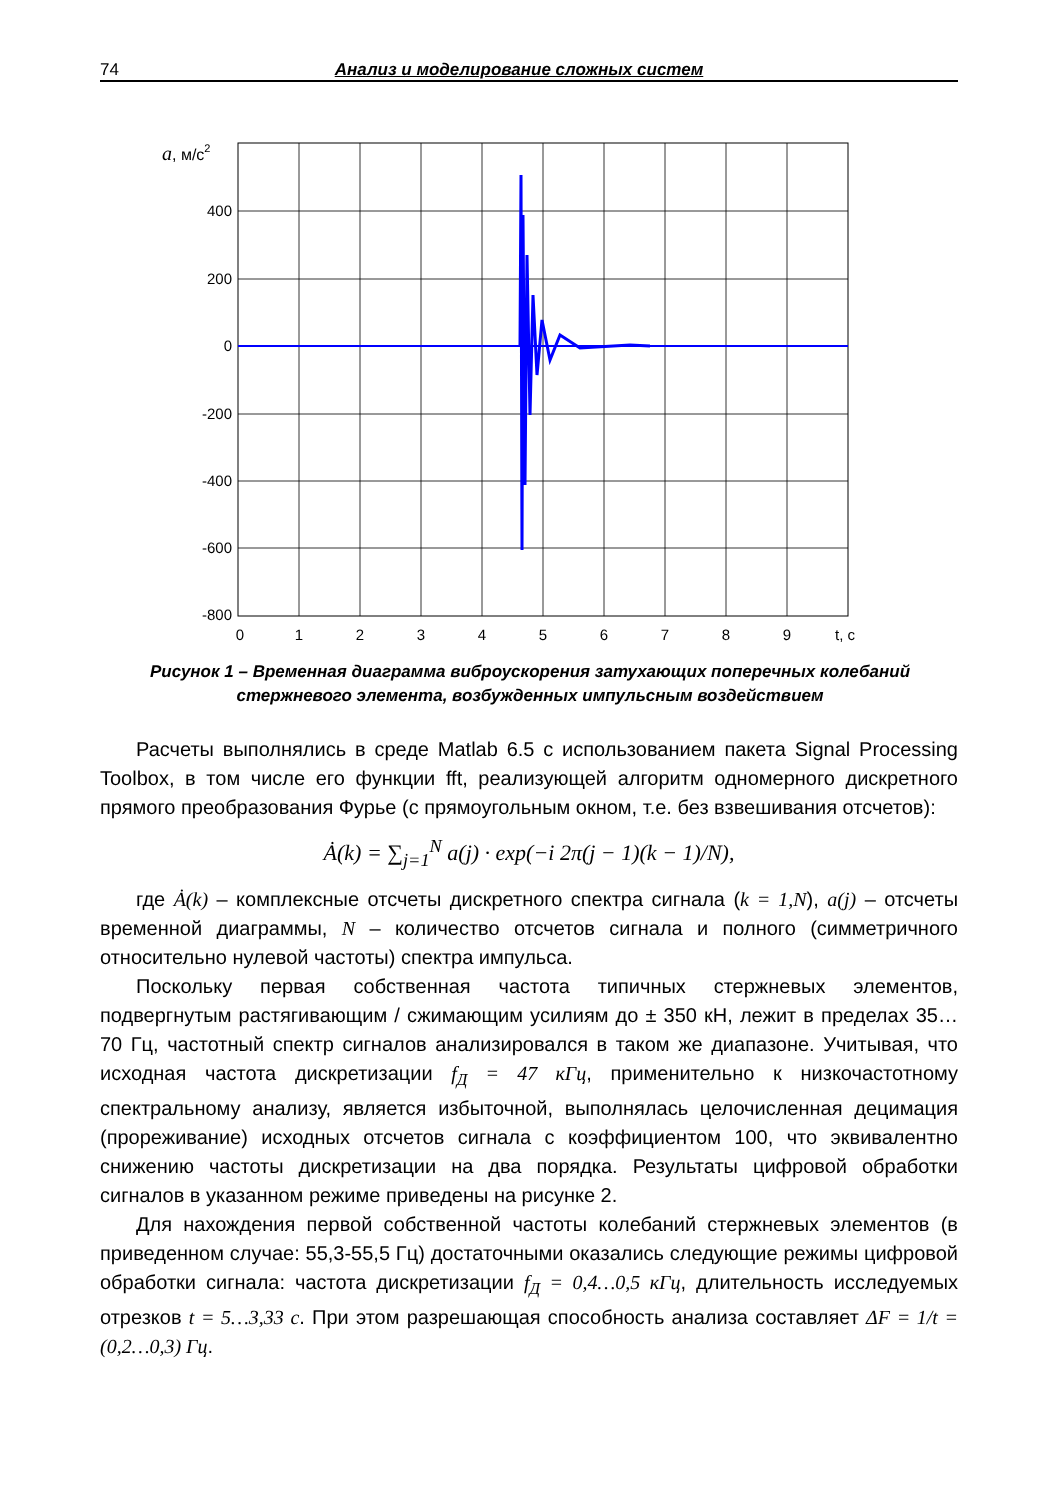74 Анализ и моделирование сложных систем
a, м/с2
400
200
0
-200
-400
-600
-800
0
1
2
3
4
5
6
7
8
9
t, c
Рисунок 1 – Временная диаграмма виброускорения затухающих поперечных колебаний стержневого элемента, возбужденных импульсным воздействием
Расчеты выполнялись в среде Matlab 6.5 с использованием пакета Signal Processing Toolbox, в том числе его функции fft, реализующей алгоритм одномерного дискретного прямого преобразования Фурье (с прямоугольным окном, т.е. без взвешивания отсчетов):
Ȧ(k) = ∑<sub>j=1</sub><sup>N</sup> a(j) · exp(−i 2π(j − 1)(k − 1)/N),
где Ȧ(k) – комплексные отсчеты дискретного спектра сигнала (k = 1,N), a(j) – отсчеты временной диаграммы, N – количество отсчетов сигнала и полного (симметричного относительно нулевой частоты) спектра импульса.
Поскольку первая собственная частота типичных стержневых элементов, подвергнутым растягивающим / сжимающим усилиям до ± 350 кН, лежит в пределах 35…70 Гц, частотный спектр сигналов анализировался в таком же диапазоне. Учитывая, что исходная частота дискретизации f<sub>Д</sub> = 47 кГц, применительно к низкочастотному спектральному анализу, является избыточной, выполнялась целочисленная децимация (прореживание) исходных отсчетов сигнала с коэффициентом 100, что эквивалентно снижению частоты дискретизации на два порядка. Результаты цифровой обработки сигналов в указанном режиме приведены на рисунке 2.
Для нахождения первой собственной частоты колебаний стержневых элементов (в приведенном случае: 55,3-55,5 Гц) достаточными оказались следующие режимы цифровой обработки сигнала: частота дискретизации f<sub>Д</sub> = 0,4…0,5 кГц, длительность исследуемых отрезков t = 5…3,33 c. При этом разрешающая способность анализа составляет ΔF = 1/t = (0,2…0,3) Гц.